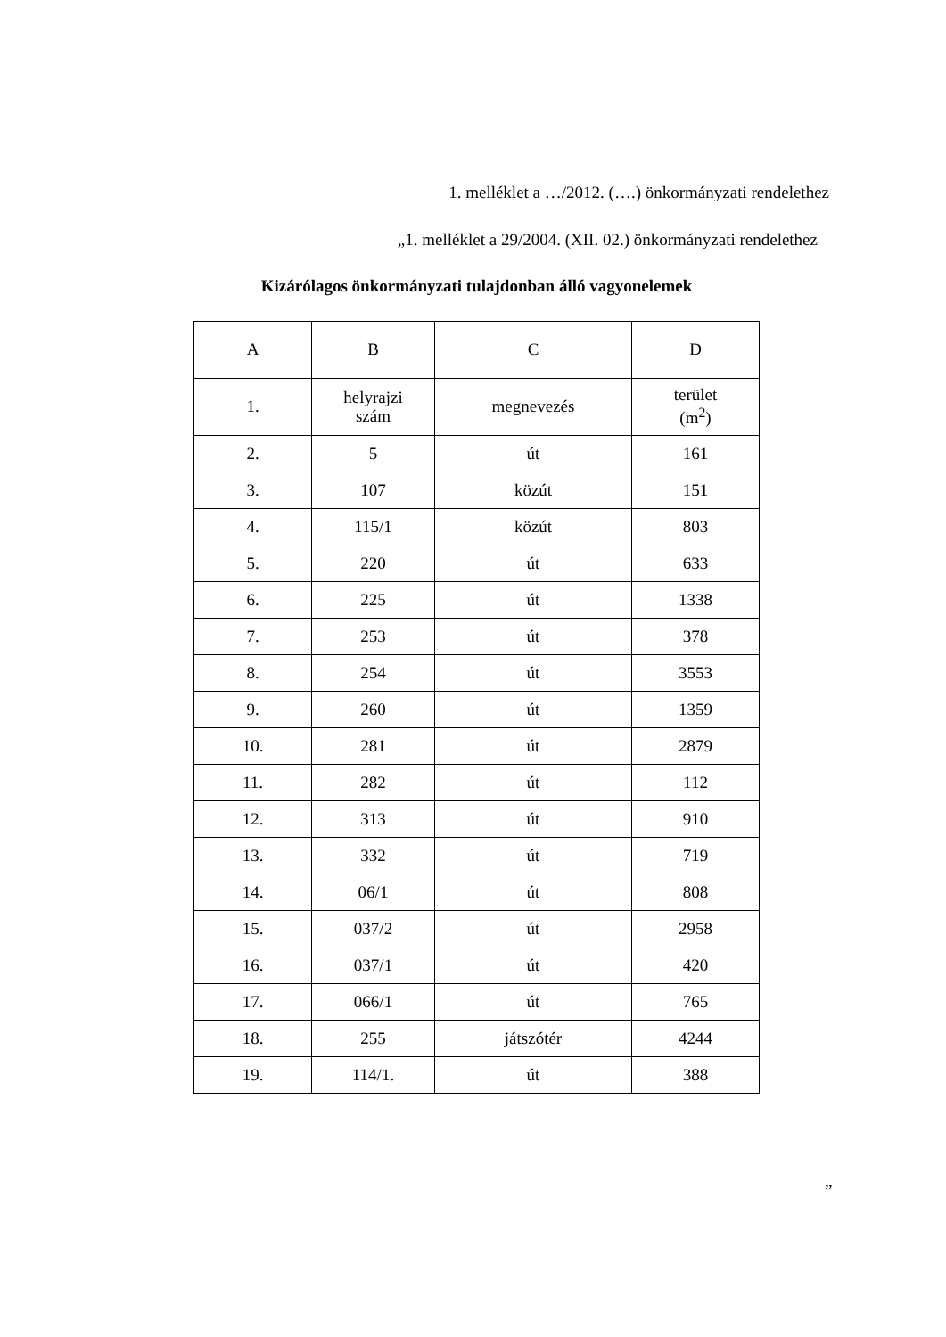1. melléklet a …/2012. (….) önkormányzati rendelethez
„1. melléklet a 29/2004. (XII. 02.) önkormányzati rendelethez
Kizárólagos önkormányzati tulajdonban álló vagyonelemek
| A | B | C | D |
| --- | --- | --- | --- |
| 1. | helyrajzi szám | megnevezés | terület (m<sup>2</sup>) |
| 2. | 5 | út | 161 |
| 3. | 107 | közút | 151 |
| 4. | 115/1 | közút | 803 |
| 5. | 220 | út | 633 |
| 6. | 225 | út | 1338 |
| 7. | 253 | út | 378 |
| 8. | 254 | út | 3553 |
| 9. | 260 | út | 1359 |
| 10. | 281 | út | 2879 |
| 11. | 282 | út | 112 |
| 12. | 313 | út | 910 |
| 13. | 332 | út | 719 |
| 14. | 06/1 | út | 808 |
| 15. | 037/2 | út | 2958 |
| 16. | 037/1 | út | 420 |
| 17. | 066/1 | út | 765 |
| 18. | 255 | játszótér | 4244 |
| 19. | 114/1. | út | 388 |
”